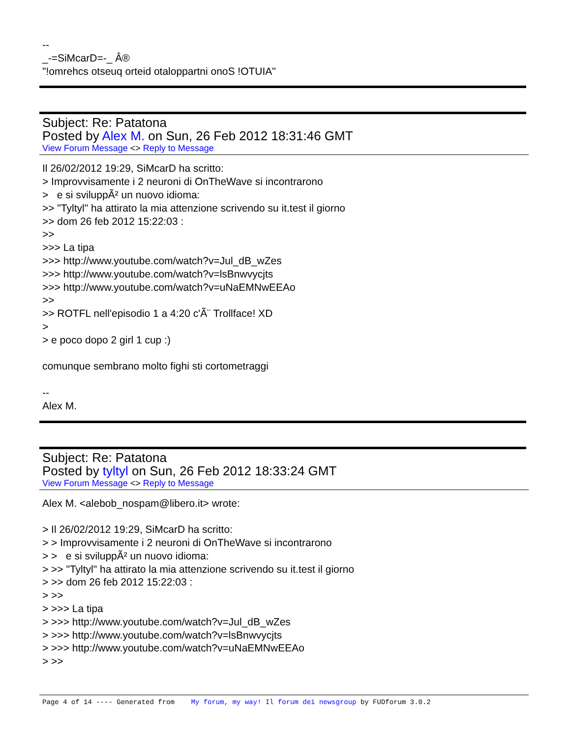-- _-=SiMcarD=-_ Â® "!omrehcs otseuq orteid otaloppartni onoS !OTUIA"
Subject: Re: Patatona
Posted by Alex M. on Sun, 26 Feb 2012 18:31:46 GMT
View Forum Message <> Reply to Message
Il 26/02/2012 19:29, SiMcarD ha scritto: > Improvvisamente i 2 neuroni di OnTheWave si incontrarono > e si sviluppÃ² un nuovo idioma: >> "Tyltyl" ha attirato la mia attenzione scrivendo su it.test il giorno >> dom 26 feb 2012 15:22:03 : >> >>> La tipa >>> http://www.youtube.com/watch?v=Jul_dB_wZes >>> http://www.youtube.com/watch?v=lsBnwvycjts >>> http://www.youtube.com/watch?v=uNaEMNwEEAo >> >> ROTFL nell'episodio 1 a 4:20 c'Ã¨ Trollface! XD > > e poco dopo 2 girl 1 cup :) comunque sembrano molto fighi sti cortometraggi -- Alex M.
Subject: Re: Patatona
Posted by tyltyl on Sun, 26 Feb 2012 18:33:24 GMT
View Forum Message <> Reply to Message
Alex M. <alebob_nospam@libero.it> wrote: > Il 26/02/2012 19:29, SiMcarD ha scritto: > > Improvvisamente i 2 neuroni di OnTheWave si incontrarono > > e si sviluppÃ² un nuovo idioma: > >> "Tyltyl" ha attirato la mia attenzione scrivendo su it.test il giorno > >> dom 26 feb 2012 15:22:03 : > >> > >>> La tipa > >>> http://www.youtube.com/watch?v=Jul_dB_wZes > >>> http://www.youtube.com/watch?v=lsBnwvycjts > >>> http://www.youtube.com/watch?v=uNaEMNwEEAo > >>
Page 4 of 14 ---- Generated from My forum, my way! Il forum dei newsgroup by FUDforum 3.0.2